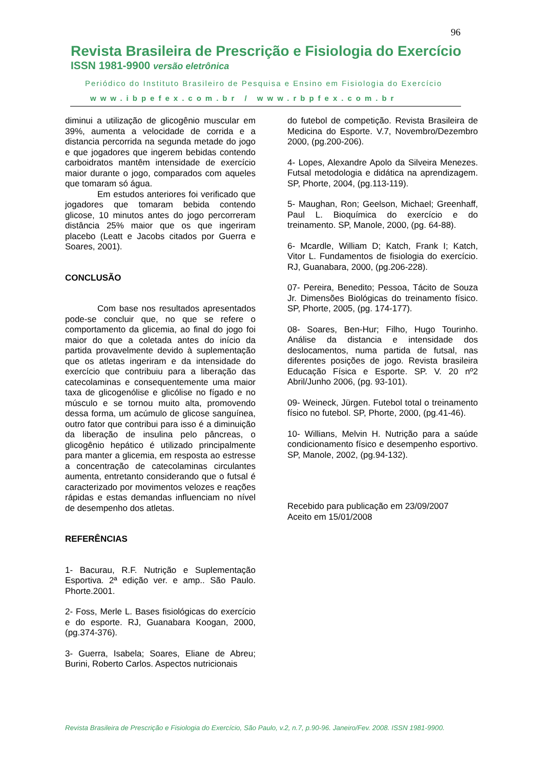96
Revista Brasileira de Prescrição e Fisiologia do Exercício
ISSN 1981-9900 versão eletrônica
Periódico do Instituto Brasileiro de Pesquisa e Ensino em Fisiologia do Exercício
www.ibpefex.com.br / www.rbpfex.com.br
diminui a utilização de glicogênio muscular em 39%, aumenta a velocidade de corrida e a distancia percorrida na segunda metade do jogo e que jogadores que ingerem bebidas contendo carboidratos mantêm intensidade de exercício maior durante o jogo, comparados com aqueles que tomaram só água.
Em estudos anteriores foi verificado que jogadores que tomaram bebida contendo glicose, 10 minutos antes do jogo percorreram distância 25% maior que os que ingeriram placebo (Leatt e Jacobs citados por Guerra e Soares, 2001).
CONCLUSÃO
Com base nos resultados apresentados pode-se concluir que, no que se refere o comportamento da glicemia, ao final do jogo foi maior do que a coletada antes do início da partida provavelmente devido à suplementação que os atletas ingeriram e da intensidade do exercício que contribuiu para a liberação das catecolaminas e consequentemente uma maior taxa de glicogenólise e glicólise no fígado e no músculo e se tornou muito alta, promovendo dessa forma, um acúmulo de glicose sanguínea, outro fator que contribui para isso é a diminuição da liberação de insulina pelo pâncreas, o glicogênio hepático é utilizado principalmente para manter a glicemia, em resposta ao estresse a concentração de catecolaminas circulantes aumenta, entretanto considerando que o futsal é caracterizado por movimentos velozes e reações rápidas e estas demandas influenciam no nível de desempenho dos atletas.
REFERÊNCIAS
1- Bacurau, R.F. Nutrição e Suplementação Esportiva. 2ª edição ver. e amp.. São Paulo. Phorte.2001.
2- Foss, Merle L. Bases fisiológicas do exercício e do esporte. RJ, Guanabara Koogan, 2000, (pg.374-376).
3- Guerra, Isabela; Soares, Eliane de Abreu; Burini, Roberto Carlos. Aspectos nutricionais
do futebol de competição. Revista Brasileira de Medicina do Esporte. V.7, Novembro/Dezembro 2000, (pg.200-206).
4- Lopes, Alexandre Apolo da Silveira Menezes. Futsal metodologia e didática na aprendizagem. SP, Phorte, 2004, (pg.113-119).
5- Maughan, Ron; Geelson, Michael; Greenhaff, Paul L. Bioquímica do exercício e do treinamento. SP, Manole, 2000, (pg. 64-88).
6- Mcardle, William D; Katch, Frank I; Katch, Vitor L. Fundamentos de fisiologia do exercício. RJ, Guanabara, 2000, (pg.206-228).
07- Pereira, Benedito; Pessoa, Tácito de Souza Jr. Dimensões Biológicas do treinamento físico. SP, Phorte, 2005, (pg. 174-177).
08- Soares, Ben-Hur; Filho, Hugo Tourinho. Análise da distancia e intensidade dos deslocamentos, numa partida de futsal, nas diferentes posições de jogo. Revista brasileira Educação Física e Esporte. SP. V. 20 nº2 Abril/Junho 2006, (pg. 93-101).
09- Weineck, Jürgen. Futebol total o treinamento físico no futebol. SP, Phorte, 2000, (pg.41-46).
10- Willians, Melvin H. Nutrição para a saúde condicionamento físico e desempenho esportivo. SP, Manole, 2002, (pg.94-132).
Recebido para publicação em 23/09/2007
Aceito em 15/01/2008
Revista Brasileira de Prescrição e Fisiologia do Exercício, São Paulo, v.2, n.7, p.90-96. Janeiro/Fev. 2008. ISSN 1981-9900.